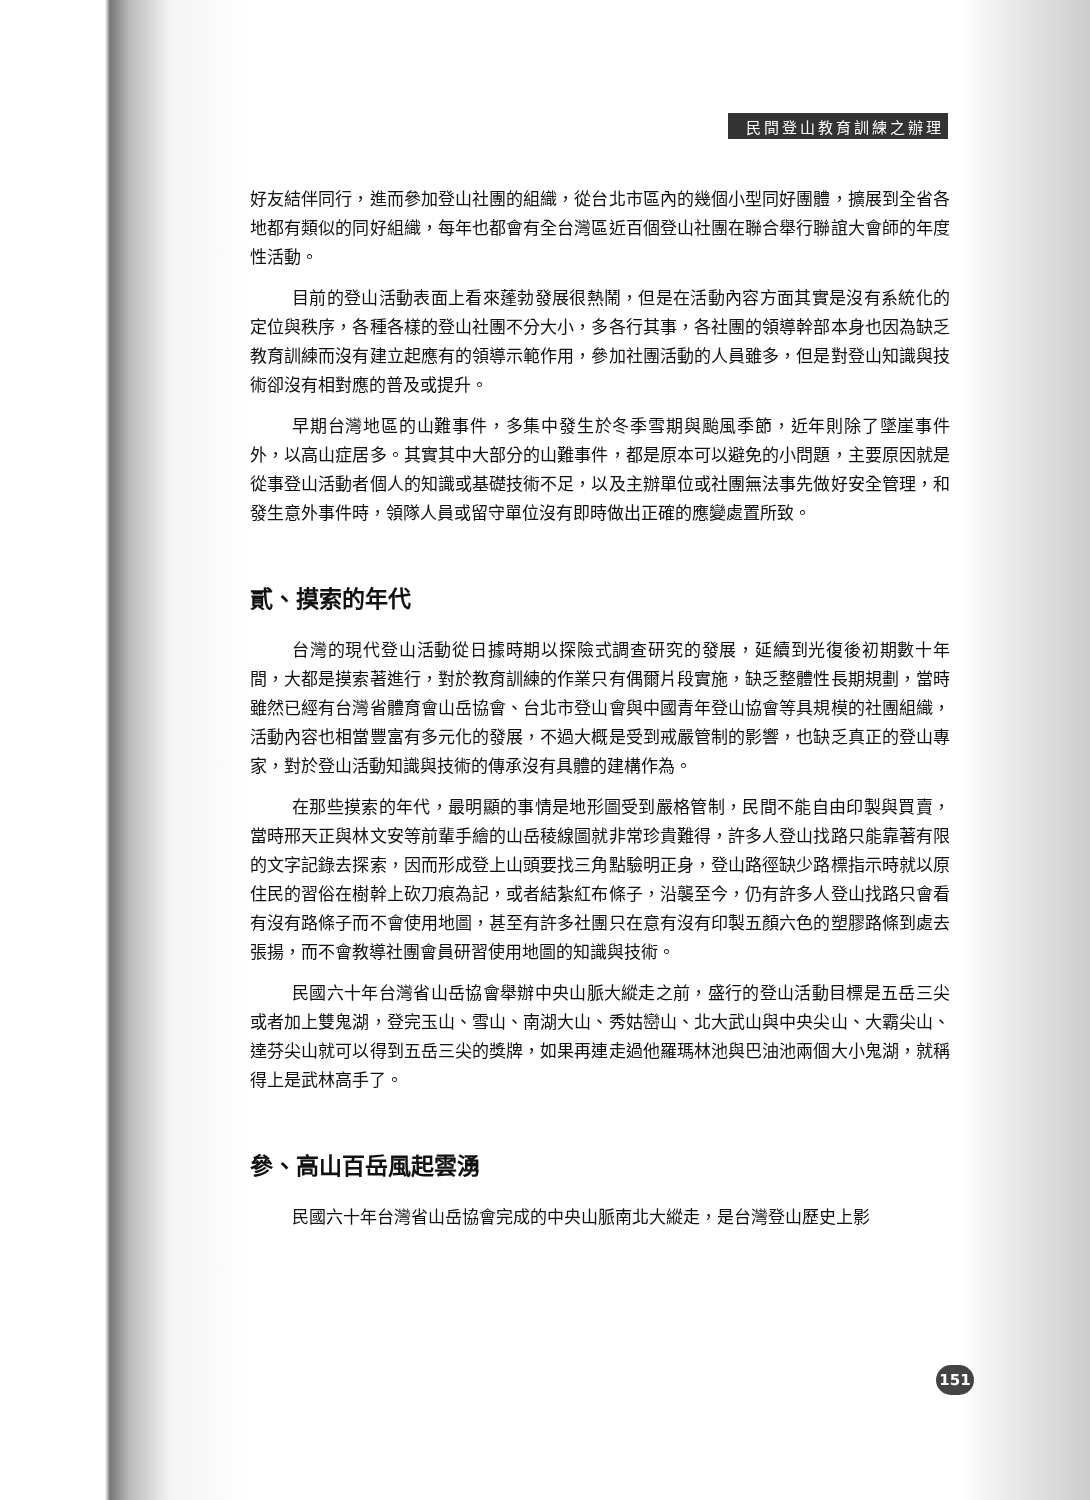民間登山教育訓練之辦理
好友結伴同行，進而參加登山社團的組織，從台北市區內的幾個小型同好團體，擴展到全省各地都有類似的同好組織，每年也都會有全台灣區近百個登山社團在聯合舉行聯誼大會師的年度性活動。
目前的登山活動表面上看來蓬勃發展很熱鬧，但是在活動內容方面其實是沒有系統化的定位與秩序，各種各樣的登山社團不分大小，多各行其事，各社團的領導幹部本身也因為缺乏教育訓練而沒有建立起應有的領導示範作用，參加社團活動的人員雖多，但是對登山知識與技術卻沒有相對應的普及或提升。
早期台灣地區的山難事件，多集中發生於冬季雪期與颱風季節，近年則除了墜崖事件外，以高山症居多。其實其中大部分的山難事件，都是原本可以避免的小問題，主要原因就是從事登山活動者個人的知識或基礎技術不足，以及主辦單位或社團無法事先做好安全管理，和發生意外事件時，領隊人員或留守單位沒有即時做出正確的應變處置所致。
貳、摸索的年代
台灣的現代登山活動從日據時期以探險式調查研究的發展，延續到光復後初期數十年間，大都是摸索著進行，對於教育訓練的作業只有偶爾片段實施，缺乏整體性長期規劃，當時雖然已經有台灣省體育會山岳協會、台北市登山會與中國青年登山協會等具規模的社團組織，活動內容也相當豐富有多元化的發展，不過大概是受到戒嚴管制的影響，也缺乏真正的登山專家，對於登山活動知識與技術的傳承沒有具體的建構作為。
在那些摸索的年代，最明顯的事情是地形圖受到嚴格管制，民間不能自由印製與買賣，當時邢天正與林文安等前輩手繪的山岳稜線圖就非常珍貴難得，許多人登山找路只能靠著有限的文字記錄去探索，因而形成登上山頭要找三角點驗明正身，登山路徑缺少路標指示時就以原住民的習俗在樹幹上砍刀痕為記，或者結紮紅布條子，沿襲至今，仍有許多人登山找路只會看有沒有路條子而不會使用地圖，甚至有許多社團只在意有沒有印製五顏六色的塑膠路條到處去張揚，而不會教導社團會員研習使用地圖的知識與技術。
民國六十年台灣省山岳協會舉辦中央山脈大縱走之前，盛行的登山活動目標是五岳三尖或者加上雙鬼湖，登完玉山、雪山、南湖大山、秀姑巒山、北大武山與中央尖山、大霸尖山、達芬尖山就可以得到五岳三尖的獎牌，如果再連走過他羅瑪林池與巴油池兩個大小鬼湖，就稱得上是武林高手了。
參、高山百岳風起雲湧
民國六十年台灣省山岳協會完成的中央山脈南北大縱走，是台灣登山歷史上影
151